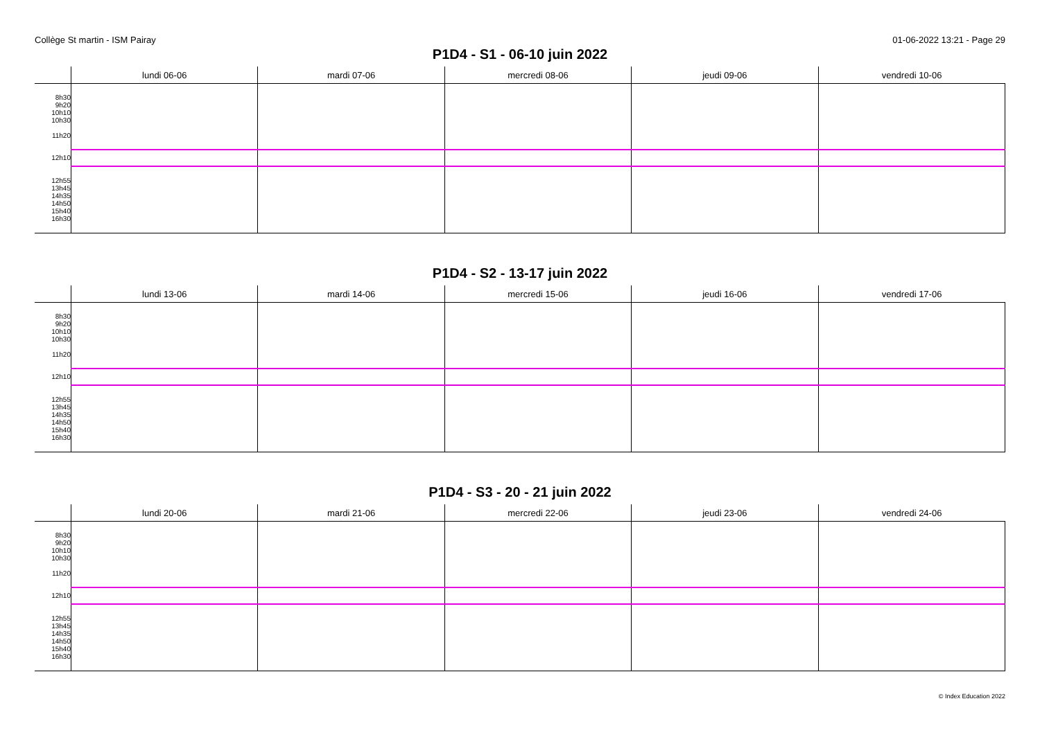Collège St martin - ISM Pairay 01-06-2022 13:21 - Page 29
P1D4 - S1 - 06-10 juin 2022
| | lundi 06-06 | mardi 07-06 | mercredi 08-06 | jeudi 09-06 | vendredi 10-06 |
| --- | --- | --- | --- | --- | --- |
| 8h30 9h20 10h10 10h30 11h20 | | | | | |
| 12h10 | | | | | |
| 12h55 13h45 14h35 14h50 15h40 16h30 | | | | | |
P1D4 - S2 - 13-17 juin 2022
| | lundi 13-06 | mardi 14-06 | mercredi 15-06 | jeudi 16-06 | vendredi 17-06 |
| --- | --- | --- | --- | --- | --- |
| 8h30 9h20 10h10 10h30 11h20 | | | | | |
| 12h10 | | | | | |
| 12h55 13h45 14h35 14h50 15h40 16h30 | | | | | |
P1D4 - S3 - 20 - 21 juin 2022
| | lundi 20-06 | mardi 21-06 | mercredi 22-06 | jeudi 23-06 | vendredi 24-06 |
| --- | --- | --- | --- | --- | --- |
| 8h30 9h20 10h10 10h30 11h20 | | | | | |
| 12h10 | | | | | |
| 12h55 13h45 14h35 14h50 15h40 16h30 | | | | | |
© Index Education 2022